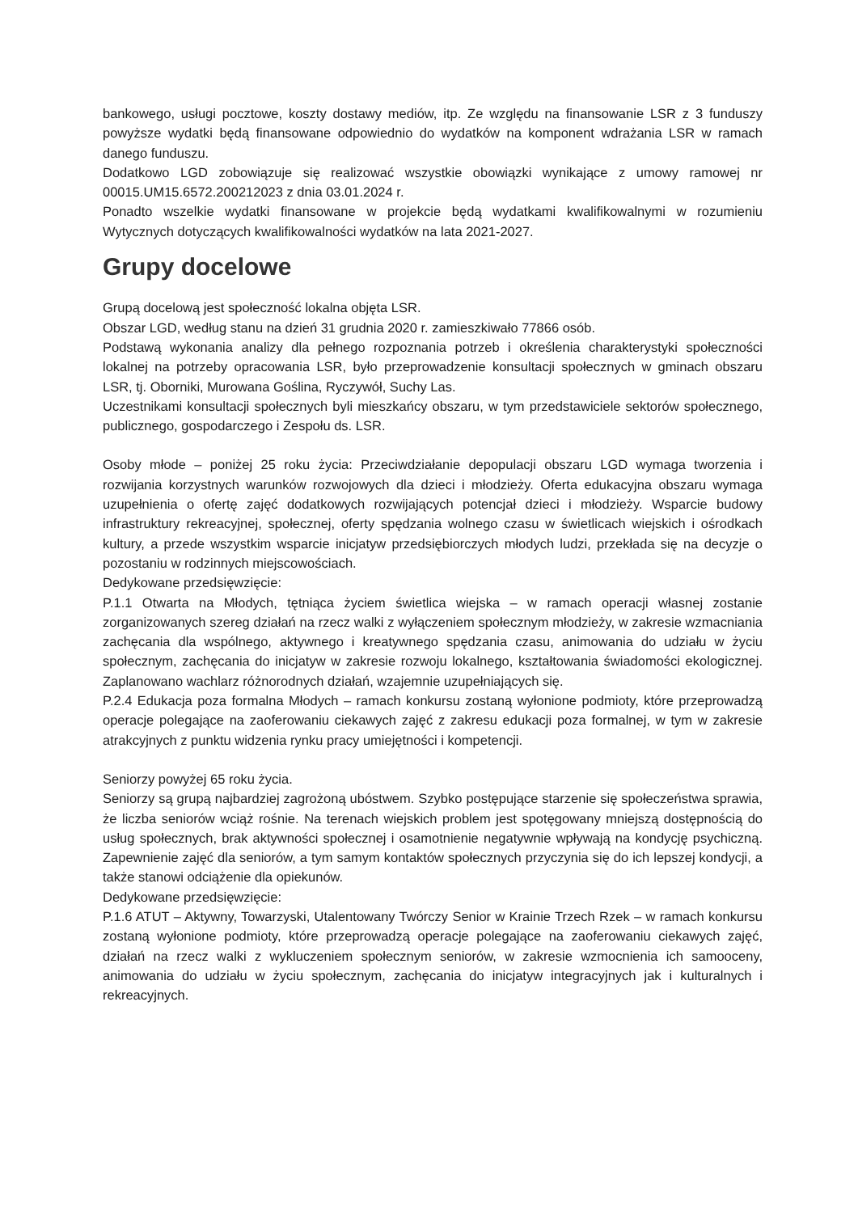bankowego, usługi pocztowe, koszty dostawy mediów, itp. Ze względu na finansowanie LSR z 3 funduszy powyższe wydatki będą finansowane odpowiednio do wydatków na komponent wdrażania LSR w ramach danego funduszu.
Dodatkowo LGD zobowiązuje się realizować wszystkie obowiązki wynikające z umowy ramowej nr 00015.UM15.6572.200212023 z dnia 03.01.2024 r.
Ponadto wszelkie wydatki finansowane w projekcie będą wydatkami kwalifikowalnymi w rozumieniu Wytycznych dotyczących kwalifikowalności wydatków na lata 2021-2027.
Grupy docelowe
Grupą docelową jest społeczność lokalna objęta LSR.
Obszar LGD, według stanu na dzień 31 grudnia 2020 r. zamieszkiwało 77866 osób.
Podstawą wykonania analizy dla pełnego rozpoznania potrzeb i określenia charakterystyki społeczności lokalnej na potrzeby opracowania LSR, było przeprowadzenie konsultacji społecznych w gminach obszaru LSR, tj. Oborniki, Murowana Goślina, Ryczywół, Suchy Las.
Uczestnikami konsultacji społecznych byli mieszkańcy obszaru, w tym przedstawiciele sektorów społecznego, publicznego, gospodarczego i Zespołu ds. LSR.
Osoby młode – poniżej 25 roku życia: Przeciwdziałanie depopulacji obszaru LGD wymaga tworzenia i rozwijania korzystnych warunków rozwojowych dla dzieci i młodzieży. Oferta edukacyjna obszaru wymaga uzupełnienia o ofertę zajęć dodatkowych rozwijających potencjał dzieci i młodzieży. Wsparcie budowy infrastruktury rekreacyjnej, społecznej, oferty spędzania wolnego czasu w świetlicach wiejskich i ośrodkach kultury, a przede wszystkim wsparcie inicjatyw przedsiębiorczych młodych ludzi, przekłada się na decyzje o pozostaniu w rodzinnych miejscowościach.
Dedykowane przedsięwzięcie:
P.1.1 Otwarta na Młodych, tętniąca życiem świetlica wiejska – w ramach operacji własnej zostanie zorganizowanych szereg działań na rzecz walki z wyłączeniem społecznym młodzieży, w zakresie wzmacniania zachęcania dla wspólnego, aktywnego i kreatywnego spędzania czasu, animowania do udziału w życiu społecznym, zachęcania do inicjatyw w zakresie rozwoju lokalnego, kształtowania świadomości ekologicznej. Zaplanowano wachlarz różnorodnych działań, wzajemnie uzupełniających się.
P.2.4 Edukacja poza formalna Młodych – ramach konkursu zostaną wyłonione podmioty, które przeprowadzą operacje polegające na zaoferowaniu ciekawych zajęć z zakresu edukacji poza formalnej, w tym w zakresie atrakcyjnych z punktu widzenia rynku pracy umiejętności i kompetencji.
Seniorzy powyżej 65 roku życia.
Seniorzy są grupą najbardziej zagrożoną ubóstwem. Szybko postępujące starzenie się społeczeństwa sprawia, że liczba seniorów wciąż rośnie. Na terenach wiejskich problem jest spotęgowany mniejszą dostępnością do usług społecznych, brak aktywności społecznej i osamotnienie negatywnie wpływają na kondycję psychiczną. Zapewnienie zajęć dla seniorów, a tym samym kontaktów społecznych przyczynia się do ich lepszej kondycji, a także stanowi odciążenie dla opiekunów.
Dedykowane przedsięwzięcie:
P.1.6 ATUT – Aktywny, Towarzyski, Utalentowany Twórczy Senior w Krainie Trzech Rzek – w ramach konkursu zostaną wyłonione podmioty, które przeprowadzą operacje polegające na zaoferowaniu ciekawych zajęć, działań na rzecz walki z wykluczeniem społecznym seniorów, w zakresie wzmocnienia ich samooceny, animowania do udziału w życiu społecznym, zachęcania do inicjatyw integracyjnych jak i kulturalnych i rekreacyjnych.